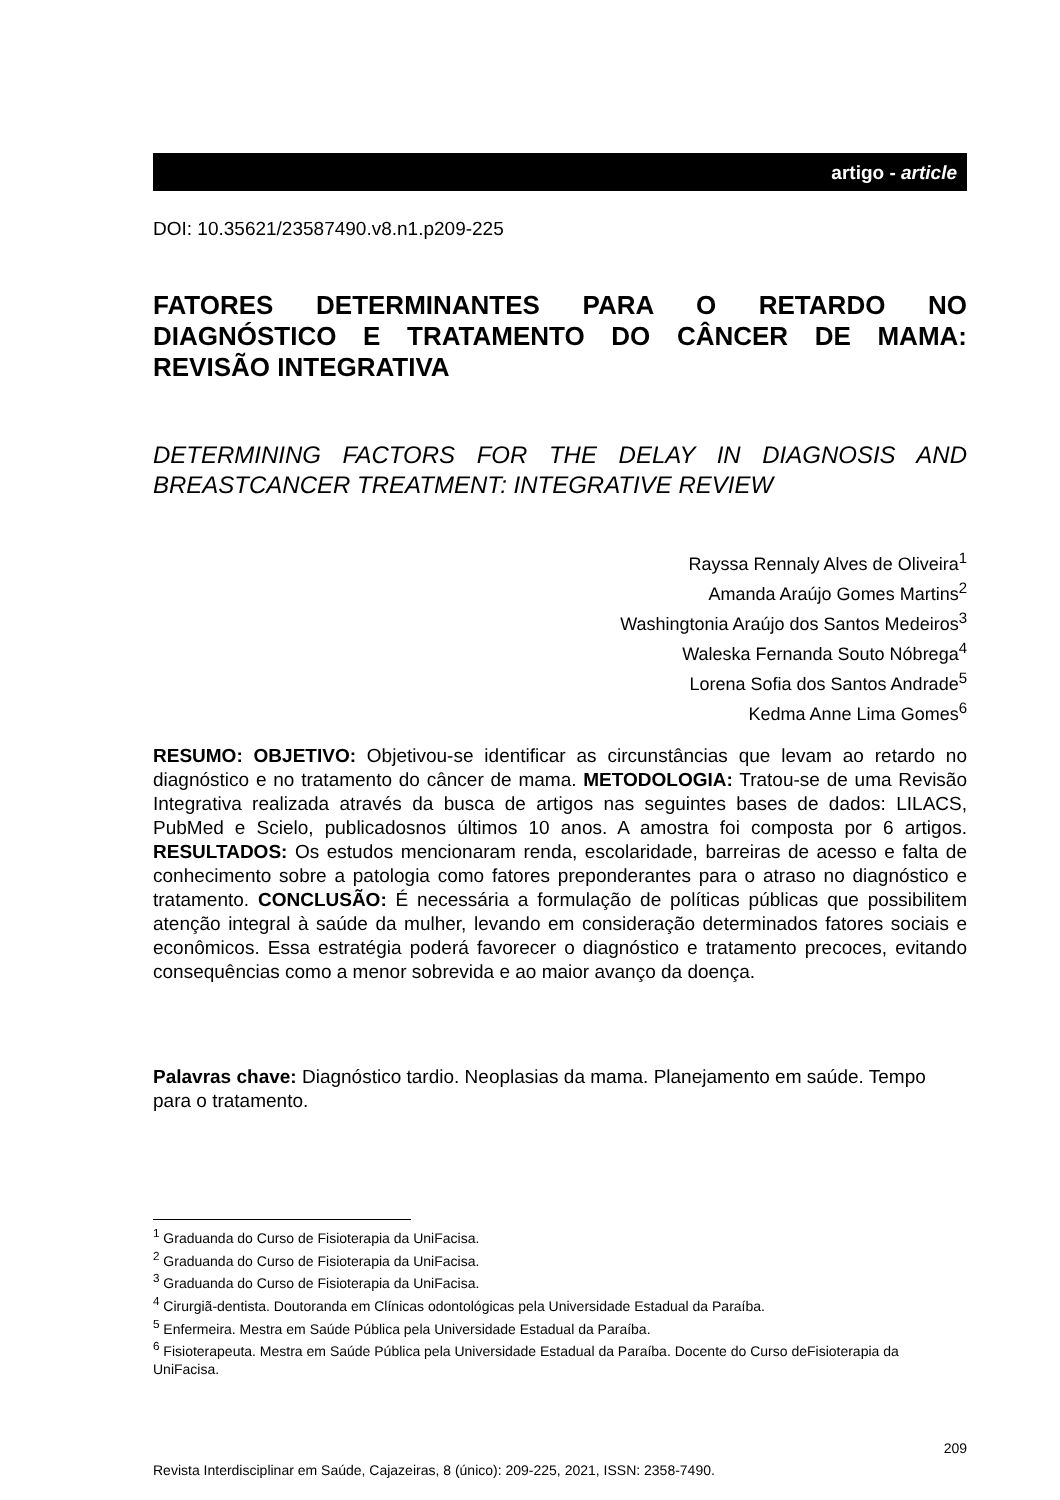artigo - article
DOI: 10.35621/23587490.v8.n1.p209-225
FATORES DETERMINANTES PARA O RETARDO NO DIAGNÓSTICO E TRATAMENTO DO CÂNCER DE MAMA: REVISÃO INTEGRATIVA
DETERMINING FACTORS FOR THE DELAY IN DIAGNOSIS AND BREASTCANCER TREATMENT: INTEGRATIVE REVIEW
Rayssa Rennaly Alves de Oliveira<sup>1</sup>
Amanda Araújo Gomes Martins<sup>2</sup>
Washingtonia Araújo dos Santos Medeiros<sup>3</sup>
Waleska Fernanda Souto Nóbrega<sup>4</sup>
Lorena Sofia dos Santos Andrade<sup>5</sup>
Kedma Anne Lima Gomes<sup>6</sup>
RESUMO: OBJETIVO: Objetivou-se identificar as circunstâncias que levam ao retardo no diagnóstico e no tratamento do câncer de mama. METODOLOGIA: Tratou-se de uma Revisão Integrativa realizada através da busca de artigos nas seguintes bases de dados: LILACS, PubMed e Scielo, publicadosnos últimos 10 anos. A amostra foi composta por 6 artigos. RESULTADOS: Os estudos mencionaram renda, escolaridade, barreiras de acesso e falta de conhecimento sobre a patologia como fatores preponderantes para o atraso no diagnóstico e tratamento. CONCLUSÃO: É necessária a formulação de políticas públicas que possibilitem atenção integral à saúde da mulher, levando em consideração determinados fatores sociais e econômicos. Essa estratégia poderá favorecer o diagnóstico e tratamento precoces, evitando consequências como a menor sobrevida e ao maior avanço da doença.
Palavras chave: Diagnóstico tardio. Neoplasias da mama. Planejamento em saúde. Tempo para o tratamento.
<sup>1</sup> Graduanda do Curso de Fisioterapia da UniFacisa.
<sup>2</sup> Graduanda do Curso de Fisioterapia da UniFacisa.
<sup>3</sup> Graduanda do Curso de Fisioterapia da UniFacisa.
<sup>4</sup> Cirurgiã-dentista. Doutoranda em Clínicas odontológicas pela Universidade Estadual da Paraíba.
<sup>5</sup> Enfermeira. Mestra em Saúde Pública pela Universidade Estadual da Paraíba.
<sup>6</sup> Fisioterapeuta. Mestra em Saúde Pública pela Universidade Estadual da Paraíba. Docente do Curso deFisioterapia da UniFacisa.
209
Revista Interdisciplinar em Saúde, Cajazeiras, 8 (único): 209-225, 2021, ISSN: 2358-7490.